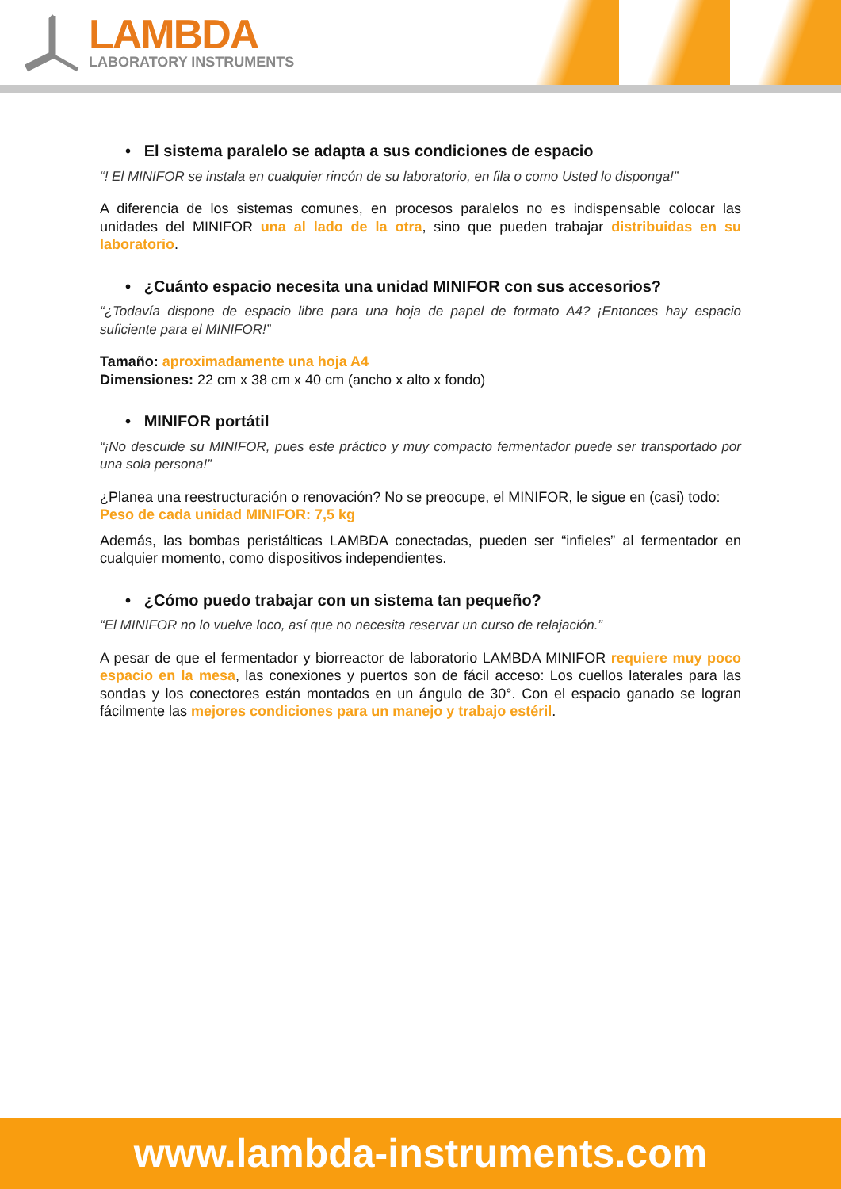LAMBDA
LABORATORY INSTRUMENTS
• El sistema paralelo se adapta a sus condiciones de espacio
“! El MINIFOR se instala en cualquier rincón de su laboratorio, en fila o como Usted lo disponga!”
A diferencia de los sistemas comunes, en procesos paralelos no es indispensable colocar las unidades del MINIFOR una al lado de la otra, sino que pueden trabajar distribuidas en su laboratorio.
• ¿Cuánto espacio necesita una unidad MINIFOR con sus accesorios?
“¿Todavía dispone de espacio libre para una hoja de papel de formato A4? ¡Entonces hay espacio suficiente para el MINIFOR!”
Tamaño: aproximadamente una hoja A4
Dimensiones: 22 cm x 38 cm x 40 cm (ancho x alto x fondo)
• MINIFOR portátil
“¡No descuide su MINIFOR, pues este práctico y muy compacto fermentador puede ser transportado por una sola persona!”
¿Planea una reestructuración o renovación? No se preocupe, el MINIFOR, le sigue en (casi) todo:
Peso de cada unidad MINIFOR: 7,5 kg
Además, las bombas peristálticas LAMBDA conectadas, pueden ser “infieles” al fermentador en cualquier momento, como dispositivos independientes.
• ¿Cómo puedo trabajar con un sistema tan pequeño?
“El MINIFOR no lo vuelve loco, así que no necesita reservar un curso de relajación.”
A pesar de que el fermentador y biorreactor de laboratorio LAMBDA MINIFOR requiere muy poco espacio en la mesa, las conexiones y puertos son de fácil acceso: Los cuellos laterales para las sondas y los conectores están montados en un ángulo de 30°. Con el espacio ganado se logran fácilmente las mejores condiciones para un manejo y trabajo estéril.
www.lambda-instruments.com